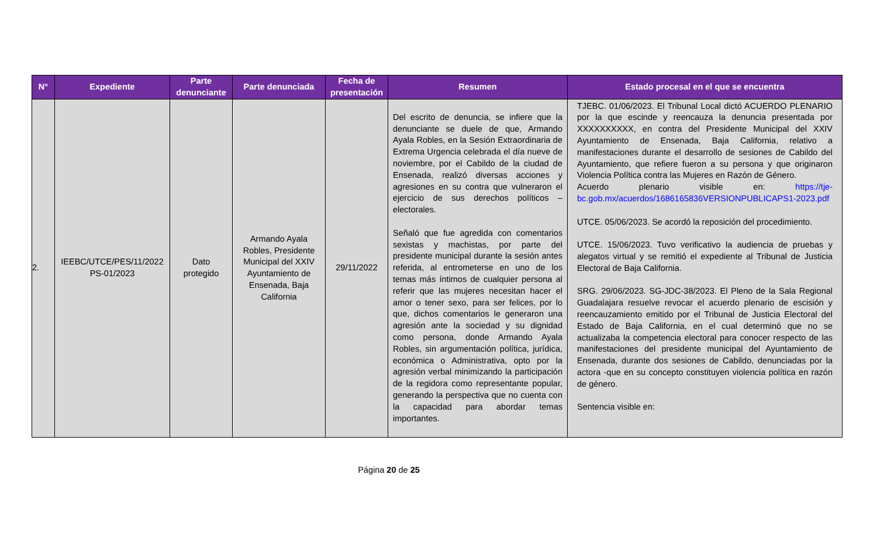| N° | Expediente | Parte denunciante | Parte denunciada | Fecha de presentación | Resumen | Estado procesal en el que se encuentra |
| --- | --- | --- | --- | --- | --- | --- |
| 2. | IEEBC/UTCE/PES/11/2022 PS-01/2023 | Dato protegido | Armando Ayala Robles, Presidente Municipal del XXIV Ayuntamiento de Ensenada, Baja California | 29/11/2022 | Del escrito de denuncia, se infiere que la denunciante se duele de que, Armando Ayala Robles, en la Sesión Extraordinaria de Extrema Urgencia celebrada el día nueve de noviembre, por el Cabildo de la ciudad de Ensenada, realizó diversas acciones y agresiones en su contra que vulneraron el ejercicio de sus derechos políticos – electorales. Señaló que fue agredida con comentarios sexistas y machistas, por parte del presidente municipal durante la sesión antes referida, al entrometerse en uno de los temas más íntimos de cualquier persona al referir que las mujeres necesitan hacer el amor o tener sexo, para ser felices, por lo que, dichos comentarios le generaron una agresión ante la sociedad y su dignidad como persona, donde Armando Ayala Robles, sin argumentación política, jurídica, económica o Administrativa, opto por la agresión verbal minimizando la participación de la regidora como representante popular, generando la perspectiva que no cuenta con la capacidad para abordar temas importantes. | TJEBC. 01/06/2023. El Tribunal Local dictó ACUERDO PLENARIO por la que escinde y reencauza la denuncia presentada por XXXXXXXXXX, en contra del Presidente Municipal del XXIV Ayuntamiento de Ensenada, Baja California, relativo a manifestaciones durante el desarrollo de sesiones de Cabildo del Ayuntamiento, que refiere fueron a su persona y que originaron Violencia Política contra las Mujeres en Razón de Género. Acuerdo plenario visible en: https://tje-bc.gob.mx/acuerdos/1686165836VERSIONPUBLICAPS1-2023.pdf UTCE. 05/06/2023. Se acordó la reposición del procedimiento. UTCE. 15/06/2023. Tuvo verificativo la audiencia de pruebas y alegatos virtual y se remitió el expediente al Tribunal de Justicia Electoral de Baja California. SRG. 29/06/2023. SG-JDC-38/2023. El Pleno de la Sala Regional Guadalajara resuelve revocar el acuerdo plenario de escisión y reencauzamiento emitido por el Tribunal de Justicia Electoral del Estado de Baja California, en el cual determinó que no se actualizaba la competencia electoral para conocer respecto de las manifestaciones del presidente municipal del Ayuntamiento de Ensenada, durante dos sesiones de Cabildo, denunciadas por la actora -que en su concepto constituyen violencia política en razón de género. Sentencia visible en: |
Página 20 de 25